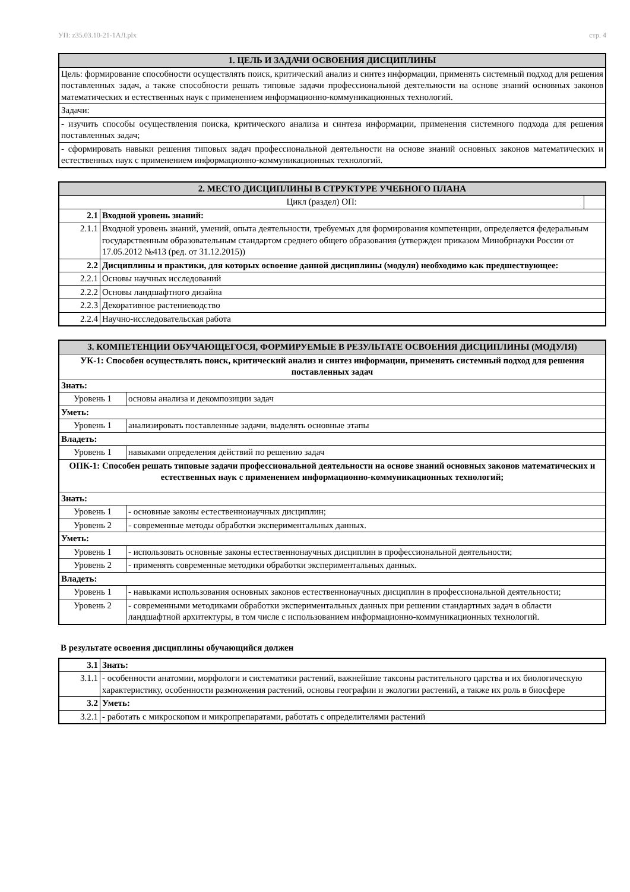УП: z35.03.10-21-1АЛ.plx стр. 4
| 1. ЦЕЛЬ И ЗАДАЧИ ОСВОЕНИЯ ДИСЦИПЛИНЫ |
| --- |
| Цель: формирование способности осуществлять поиск, критический анализ и синтез информации, применять системный подход для решения поставленных задач, а также способности решать типовые задачи профессиональной деятельности на основе знаний основных законов математических и естественных наук с применением информационно-коммуникационных технологий. |
| Задачи: |
| - изучить способы осуществления поиска, критического анализа и синтеза информации, применения системного подхода для решения поставленных задач; |
| - сформировать навыки решения типовых задач профессиональной деятельности на основе знаний основных законов математических и естественных наук с применением информационно-коммуникационных технологий. |
| 2. МЕСТО ДИСЦИПЛИНЫ В СТРУКТУРЕ УЧЕБНОГО ПЛАНА | | |
| --- | --- | --- |
| Цикл (раздел) ОП: | | |
| 2.1 | Входной уровень знаний: | |
| 2.1.1 | Входной уровень знаний, умений, опыта деятельности, требуемых для формирования компетенции, определяется федеральным государственным образовательным стандартом среднего общего образования (утвержден приказом Минобрнауки России от 17.05.2012 №413 (ред. от 31.12.2015)) | |
| 2.2 | Дисциплины и практики, для которых освоение данной дисциплины (модуля) необходимо как предшествующее: | |
| 2.2.1 | Основы научных исследований | |
| 2.2.2 | Основы ландшафтного дизайна | |
| 2.2.3 | Декоративное растениеводство | |
| 2.2.4 | Научно-исследовательская работа | |
| 3. КОМПЕТЕНЦИИ ОБУЧАЮЩЕГОСЯ, ФОРМИРУЕМЫЕ В РЕЗУЛЬТАТЕ ОСВОЕНИЯ ДИСЦИПЛИНЫ (МОДУЛЯ) | |
| --- | --- |
| УК-1: Способен осуществлять поиск, критический анализ и синтез информации, применять системный подход для решения поставленных задач | |
| Знать: | |
| Уровень 1 | основы анализа и декомпозиции задач |
| Уметь: | |
| Уровень 1 | анализировать поставленные задачи, выделять основные этапы |
| Владеть: | |
| Уровень 1 | навыками определения действий по решению задач |
| ОПК-1: Способен решать типовые задачи профессиональной деятельности на основе знаний основных законов математических и естественных наук с применением информационно-коммуникационных технологий; | |
| Знать: | |
| Уровень 1 | - основные законы естественнонаучных дисциплин; |
| Уровень 2 | - современные методы обработки экспериментальных данных. |
| Уметь: | |
| Уровень 1 | - использовать основные законы естественнонаучных дисциплин в профессиональной деятельности; |
| Уровень 2 | - применять современные методики обработки экспериментальных данных. |
| Владеть: | |
| Уровень 1 | - навыками использования основных законов естественнонаучных дисциплин в профессиональной деятельности; |
| Уровень 2 | - современными методиками обработки экспериментальных данных при решении стандартных задач в области ландшафтной архитектуры, в том числе с использованием информационно-коммуникационных технологий. |
В результате освоения дисциплины обучающийся должен
| 3.1 | Знать: |
| 3.1.1 | - особенности анатомии, морфологи и систематики растений, важнейшие таксоны растительного царства и их биологическую характеристику, особенности размножения растений, основы географии и экологии растений, а также их роль в биосфере |
| 3.2 | Уметь: |
| 3.2.1 | - работать с микроскопом и микропрепаратами, работать с определителями растений |